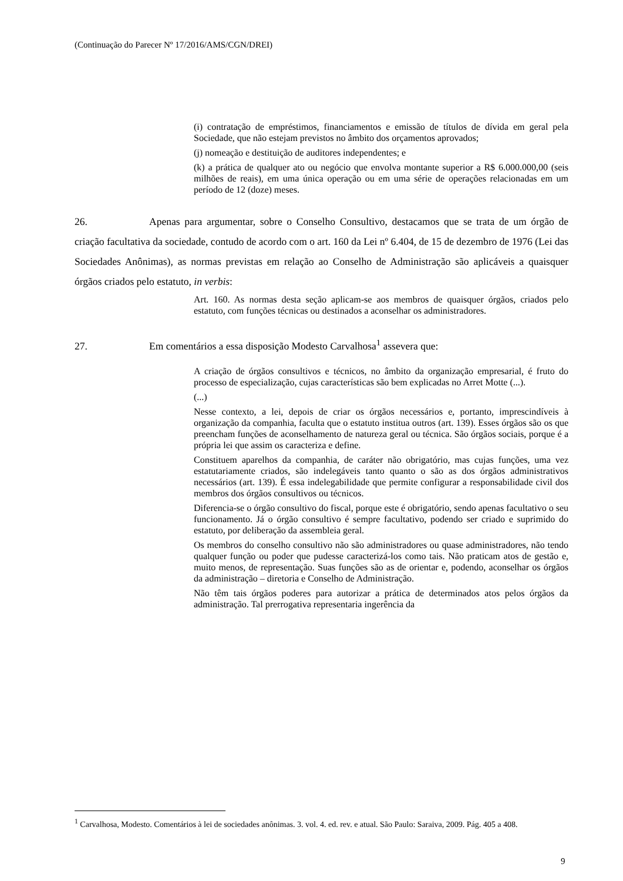(Continuação do Parecer Nº 17/2016/AMS/CGN/DREI)
(i) contratação de empréstimos, financiamentos e emissão de títulos de dívida em geral pela Sociedade, que não estejam previstos no âmbito dos orçamentos aprovados;
(j) nomeação e destituição de auditores independentes; e
(k) a prática de qualquer ato ou negócio que envolva montante superior a R$ 6.000.000,00 (seis milhões de reais), em uma única operação ou em uma série de operações relacionadas em um período de 12 (doze) meses.
26. Apenas para argumentar, sobre o Conselho Consultivo, destacamos que se trata de um órgão de criação facultativa da sociedade, contudo de acordo com o art. 160 da Lei nº 6.404, de 15 de dezembro de 1976 (Lei das Sociedades Anônimas), as normas previstas em relação ao Conselho de Administração são aplicáveis a quaisquer órgãos criados pelo estatuto, in verbis:
Art. 160. As normas desta seção aplicam-se aos membros de quaisquer órgãos, criados pelo estatuto, com funções técnicas ou destinados a aconselhar os administradores.
27. Em comentários a essa disposição Modesto Carvalhosa<sup>1</sup> assevera que:
A criação de órgãos consultivos e técnicos, no âmbito da organização empresarial, é fruto do processo de especialização, cujas características são bem explicadas no Arret Motte (...).
(...)
Nesse contexto, a lei, depois de criar os órgãos necessários e, portanto, imprescindíveis à organização da companhia, faculta que o estatuto institua outros (art. 139). Esses órgãos são os que preencham funções de aconselhamento de natureza geral ou técnica. São órgãos sociais, porque é a própria lei que assim os caracteriza e define.
Constituem aparelhos da companhia, de caráter não obrigatório, mas cujas funções, uma vez estatutariamente criados, são indelegáveis tanto quanto o são as dos órgãos administrativos necessários (art. 139). É essa indelegabilidade que permite configurar a responsabilidade civil dos membros dos órgãos consultivos ou técnicos.
Diferencia-se o órgão consultivo do fiscal, porque este é obrigatório, sendo apenas facultativo o seu funcionamento. Já o órgão consultivo é sempre facultativo, podendo ser criado e suprimido do estatuto, por deliberação da assembleia geral.
Os membros do conselho consultivo não são administradores ou quase administradores, não tendo qualquer função ou poder que pudesse caracterizá-los como tais. Não praticam atos de gestão e, muito menos, de representação. Suas funções são as de orientar e, podendo, aconselhar os órgãos da administração – diretoria e Conselho de Administração.
Não têm tais órgãos poderes para autorizar a prática de determinados atos pelos órgãos da administração. Tal prerrogativa representaria ingerência da
<sup>1</sup> Carvalhosa, Modesto. Comentários à lei de sociedades anônimas. 3. vol. 4. ed. rev. e atual. São Paulo: Saraiva, 2009. Pág. 405 a 408.
9